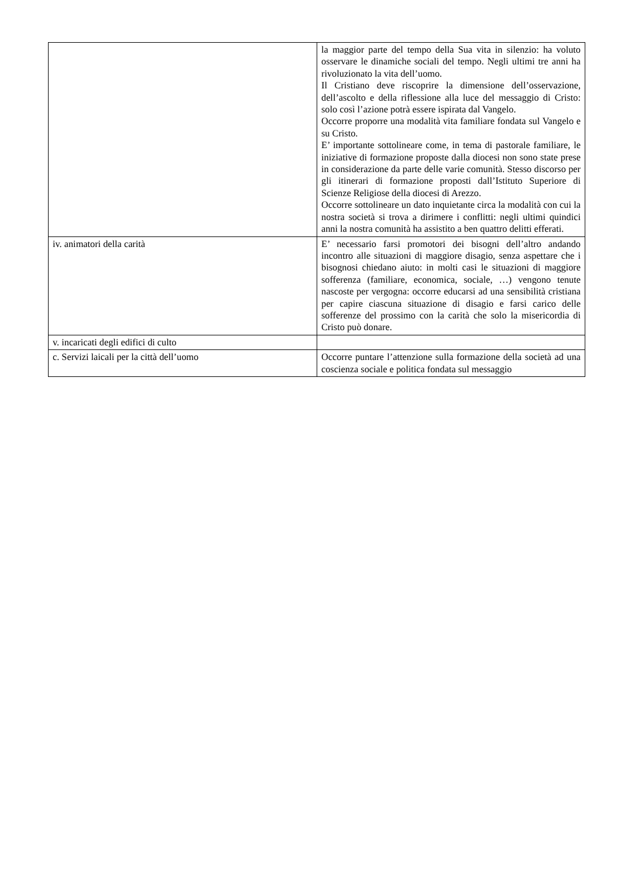| | la maggior parte del tempo della Sua vita in silenzio: ha voluto osservare le dinamiche sociali del tempo. Negli ultimi tre anni ha rivoluzionato la vita dell’uomo. Il Cristiano deve riscoprire la dimensione dell’osservazione, dell’ascolto e della riflessione alla luce del messaggio di Cristo: solo così l’azione potrà essere ispirata dal Vangelo. Occorre proporre una modalità vita familiare fondata sul Vangelo e su Cristo. E’ importante sottolineare come, in tema di pastorale familiare, le iniziative di formazione proposte dalla diocesi non sono state prese in considerazione da parte delle varie comunità. Stesso discorso per gli itinerari di formazione proposti dall’Istituto Superiore di Scienze Religiose della diocesi di Arezzo. Occorre sottolineare un dato inquietante circa la modalità con cui la nostra società si trova a dirimere i conflitti: negli ultimi quindici anni la nostra comunità ha assistito a ben quattro delitti efferati. |
| iv. animatori della carità | E’ necessario farsi promotori dei bisogni dell’altro andando incontro alle situazioni di maggiore disagio, senza aspettare che i bisognosi chiedano aiuto: in molti casi le situazioni di maggiore sofferenza (familiare, economica, sociale, …) vengono tenute nascoste per vergogna: occorre educarsi ad una sensibilità cristiana per capire ciascuna situazione di disagio e farsi carico delle sofferenze del prossimo con la carità che solo la misericordia di Cristo può donare. |
| v. incaricati degli edifici di culto | |
| c. Servizi laicali per la città dell’uomo | Occorre puntare l’attenzione sulla formazione della società ad una coscienza sociale e politica fondata sul messaggio |